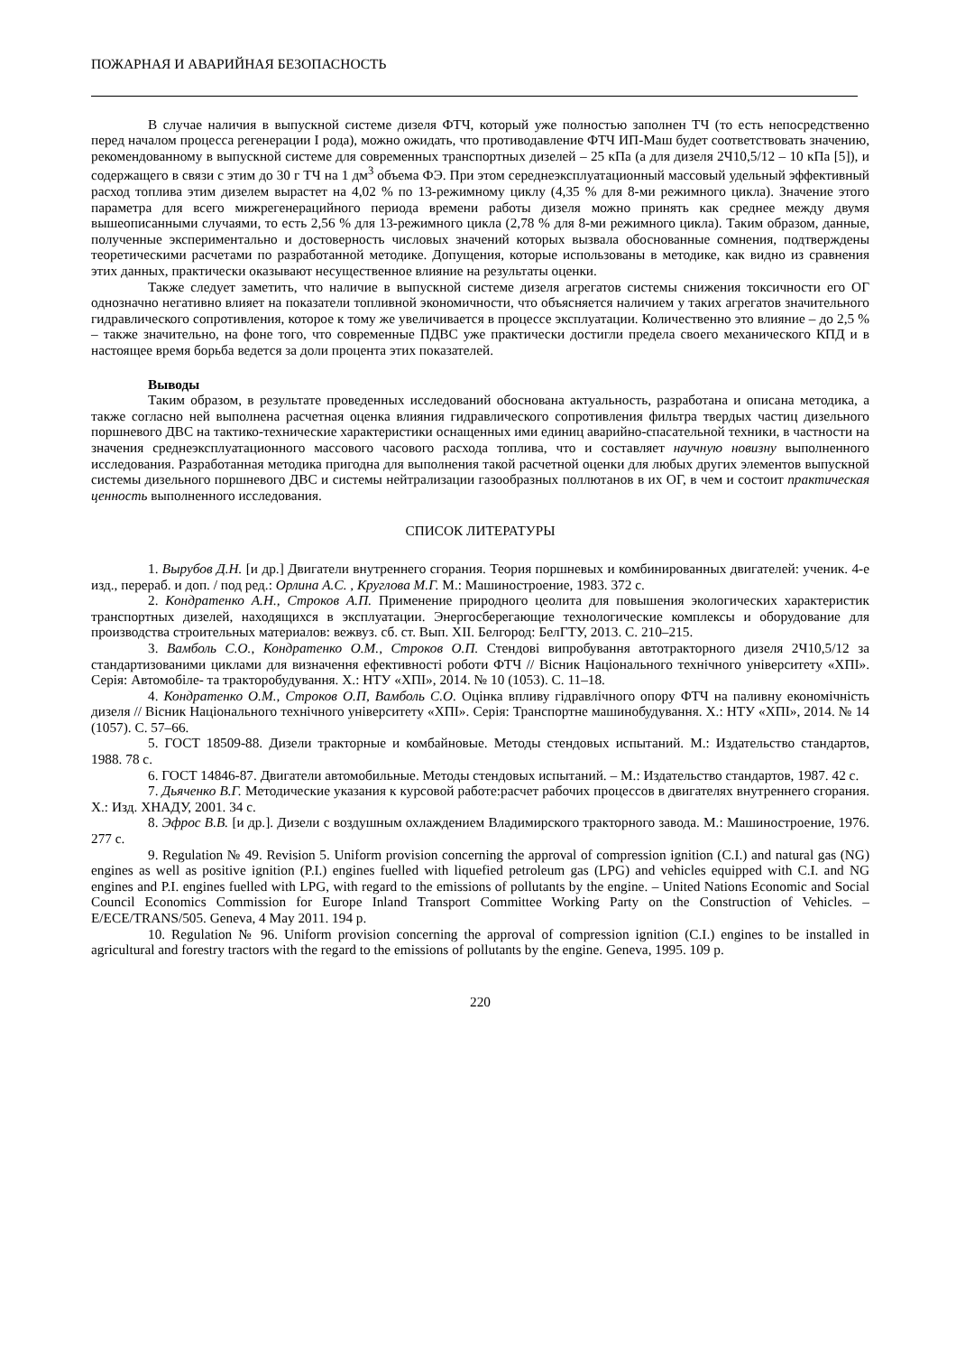ПОЖАРНАЯ И АВАРИЙНАЯ БЕЗОПАСНОСТЬ
В случае наличия в выпускной системе дизеля ФТЧ, который уже полностью заполнен ТЧ (то есть непосредственно перед началом процесса регенерации I рода), можно ожидать, что противодавление ФТЧ ИП-Маш будет соответствовать значению, рекомендованному в выпускной системе для современных транспортных дизелей – 25 кПа (а для дизеля 2Ч10,5/12 – 10 кПа [5]), и содержащего в связи с этим до 30 г ТЧ на 1 дм<sup>3</sup> объема ФЭ. При этом середнеэксплуатационный массовый удельный эффективный расход топлива этим дизелем вырастет на 4,02 % по 13-режимному циклу (4,35 % для 8-ми режимного цикла). Значение этого параметра для всего мижрегенерацийного периода времени работы дизеля можно принять как среднее между двумя вышеописанными случаями, то есть 2,56 % для 13-режимного цикла (2,78 % для 8-ми режимного цикла). Таким образом, данные, полученные экспериментально и достоверность числовых значений которых вызвала обоснованные сомнения, подтверждены теоретическими расчетами по разработанной методике. Допущения, которые использованы в методике, как видно из сравнения этих данных, практически оказывают несущественное влияние на результаты оценки.
Также следует заметить, что наличие в выпускной системе дизеля агрегатов системы снижения токсичности его ОГ однозначно негативно влияет на показатели топливной экономичности, что объясняется наличием у таких агрегатов значительного гидравлического сопротивления, которое к тому же увеличивается в процессе эксплуатации. Количественно это влияние – до 2,5 % – также значительно, на фоне того, что современные ПДВС уже практически достигли предела своего механического КПД и в настоящее время борьба ведется за доли процента этих показателей.
Выводы
Таким образом, в результате проведенных исследований обоснована актуальность, разработана и описана методика, а также согласно ней выполнена расчетная оценка влияния гидравлического сопротивления фильтра твердых частиц дизельного поршневого ДВС на тактико-технические характеристики оснащенных ими единиц аварийно-спасательной техники, в частности на значения среднеэксплуатационного массового часового расхода топлива, что и составляет научную новизну выполненного исследования. Разработанная методика пригодна для выполнения такой расчетной оценки для любых других элементов выпускной системы дизельного поршневого ДВС и системы нейтрализации газообразных поллютанов в их ОГ, в чем и состоит практическая ценность выполненного исследования.
СПИСОК ЛИТЕРАТУРЫ
1. Вырубов Д.Н. [и др.] Двигатели внутреннего сгорания. Теория поршневых и комбинированных двигателей: ученик. 4-е изд., перераб. и доп. / под ред.: Орлина А.С. , Круглова М.Г. М.: Машиностроение, 1983. 372 с.
2. Кондратенко А.Н., Строков А.П. Применение природного цеолита для повышения экологических характеристик транспортных дизелей, находящихся в эксплуатации. Энергосберегающие технологические комплексы и оборудование для производства строительных материалов: вежвуз. сб. ст. Вып. XII. Белгород: БелГТУ, 2013. С. 210–215.
3. Вамболь С.О., Кондратенко О.М., Строков О.П. Стендові випробування автотракторного дизеля 2Ч10,5/12 за стандартизованими циклами для визначення ефективності роботи ФТЧ // Вісник Національного технічного університету «ХПІ». Серія: Автомобіле- та тракторобудування. Х.: НТУ «ХПІ», 2014. № 10 (1053). С. 11–18.
4. Кондратенко О.М., Строков О.П, Вамболь С.О. Оцінка впливу гідравлічного опору ФТЧ на паливну економічність дизеля // Вісник Національного технічного університету «ХПІ». Серія: Транспортне машинобудування. Х.: НТУ «ХПІ», 2014. № 14 (1057). С. 57–66.
5. ГОСТ 18509-88. Дизели тракторные и комбайновые. Методы стендовых испытаний. М.: Издательство стандартов, 1988. 78 с.
6. ГОСТ 14846-87. Двигатели автомобильные. Методы стендовых испытаний. – М.: Издательство стандартов, 1987. 42 с.
7. Дьяченко В.Г. Методические указания к курсовой работе:расчет рабочих процессов в двигателях внутреннего сгорания. Х.: Изд. ХНАДУ, 2001. 34 с.
8. Эфрос В.В. [и др.]. Дизели с воздушным охлаждением Владимирского тракторного завода. М.: Машиностроение, 1976. 277 с.
9. Regulation № 49. Revision 5. Uniform provision concerning the approval of compression ignition (C.I.) and natural gas (NG) engines as well as positive ignition (P.I.) engines fuelled with liquefied petroleum gas (LPG) and vehicles equipped with C.I. and NG engines and P.I. engines fuelled with LPG, with regard to the emissions of pollutants by the engine. – United Nations Economic and Social Council Economics Commission for Europe Inland Transport Committee Working Party on the Construction of Vehicles. – E/ECE/TRANS/505. Geneva, 4 May 2011. 194 p.
10. Regulation № 96. Uniform provision concerning the approval of compression ignition (C.I.) engines to be installed in agricultural and forestry tractors with the regard to the emissions of pollutants by the engine. Geneva, 1995. 109 p.
220